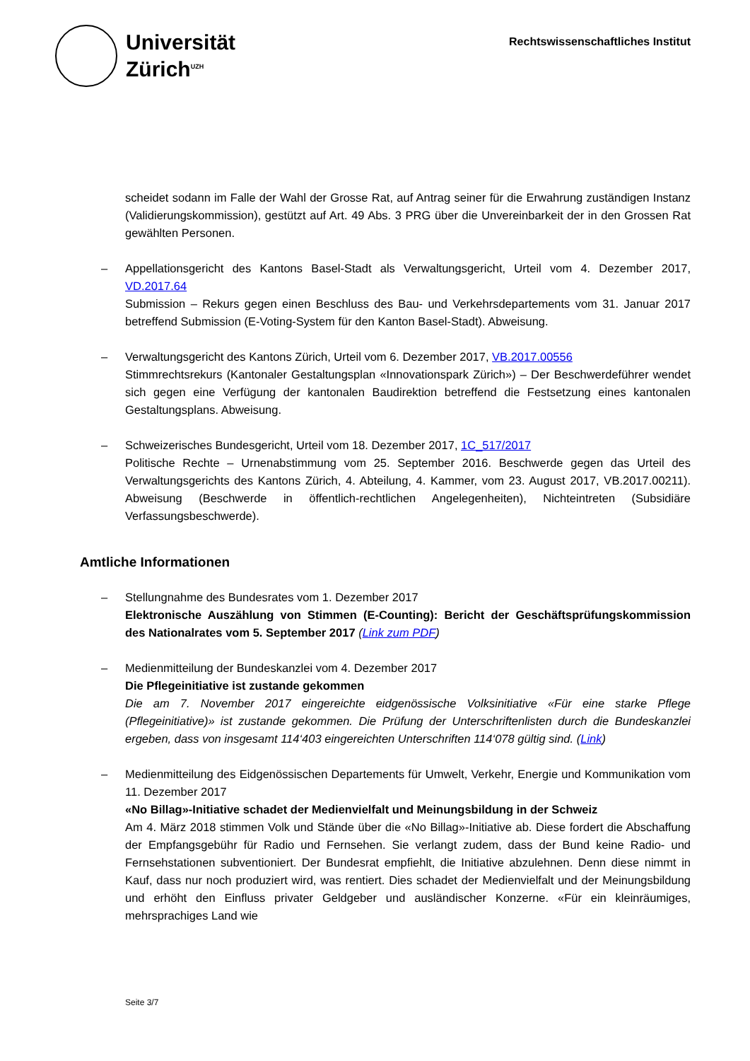Universität
Zürich<sup>UZH</sup>
Rechtswissenschaftliches Institut
scheidet sodann im Falle der Wahl der Grosse Rat, auf Antrag seiner für die Erwahrung zuständigen Instanz (Validierungskommission), gestützt auf Art. 49 Abs. 3 PRG über die Unvereinbarkeit der in den Grossen Rat gewählten Personen.
– Appellationsgericht des Kantons Basel-Stadt als Verwaltungsgericht, Urteil vom 4. Dezember 2017, VD.2017.64
Submission – Rekurs gegen einen Beschluss des Bau- und Verkehrsdepartements vom 31. Januar 2017 betreffend Submission (E-Voting-System für den Kanton Basel-Stadt). Abweisung.
– Verwaltungsgericht des Kantons Zürich, Urteil vom 6. Dezember 2017, VB.2017.00556
Stimmrechtsrekurs (Kantonaler Gestaltungsplan «Innovationspark Zürich») – Der Beschwerdeführer wendet sich gegen eine Verfügung der kantonalen Baudirektion betreffend die Festsetzung eines kantonalen Gestaltungsplans. Abweisung.
– Schweizerisches Bundesgericht, Urteil vom 18. Dezember 2017, 1C_517/2017
Politische Rechte – Urnenabstimmung vom 25. September 2016. Beschwerde gegen das Urteil des Verwaltungsgerichts des Kantons Zürich, 4. Abteilung, 4. Kammer, vom 23. August 2017, VB.2017.00211). Abweisung (Beschwerde in öffentlich-rechtlichen Angelegenheiten), Nichteintreten (Subsidiäre Verfassungsbeschwerde).
Amtliche Informationen
– Stellungnahme des Bundesrates vom 1. Dezember 2017
Elektronische Auszählung von Stimmen (E-Counting): Bericht der Geschäftsprüfungskommission des Nationalrates vom 5. September 2017 (Link zum PDF)
– Medienmitteilung der Bundeskanzlei vom 4. Dezember 2017
Die Pflegeinitiative ist zustande gekommen
Die am 7. November 2017 eingereichte eidgenössische Volksinitiative «Für eine starke Pflege (Pflegeinitiative)» ist zustande gekommen. Die Prüfung der Unterschriftenlisten durch die Bundeskanzlei ergeben, dass von insgesamt 114‘403 eingereichten Unterschriften 114‘078 gültig sind. (Link)
– Medienmitteilung des Eidgenössischen Departements für Umwelt, Verkehr, Energie und Kommunikation vom 11. Dezember 2017
«No Billag»-Initiative schadet der Medienvielfalt und Meinungsbildung in der Schweiz
Am 4. März 2018 stimmen Volk und Stände über die «No Billag»-Initiative ab. Diese fordert die Abschaffung der Empfangsgebühr für Radio und Fernsehen. Sie verlangt zudem, dass der Bund keine Radio- und Fernsehstationen subventioniert. Der Bundesrat empfiehlt, die Initiative abzulehnen. Denn diese nimmt in Kauf, dass nur noch produziert wird, was rentiert. Dies schadet der Medienvielfalt und der Meinungsbildung und erhöht den Einfluss privater Geldgeber und ausländischer Konzerne. «Für ein kleinräumiges, mehrsprachiges Land wie
Seite 3/7